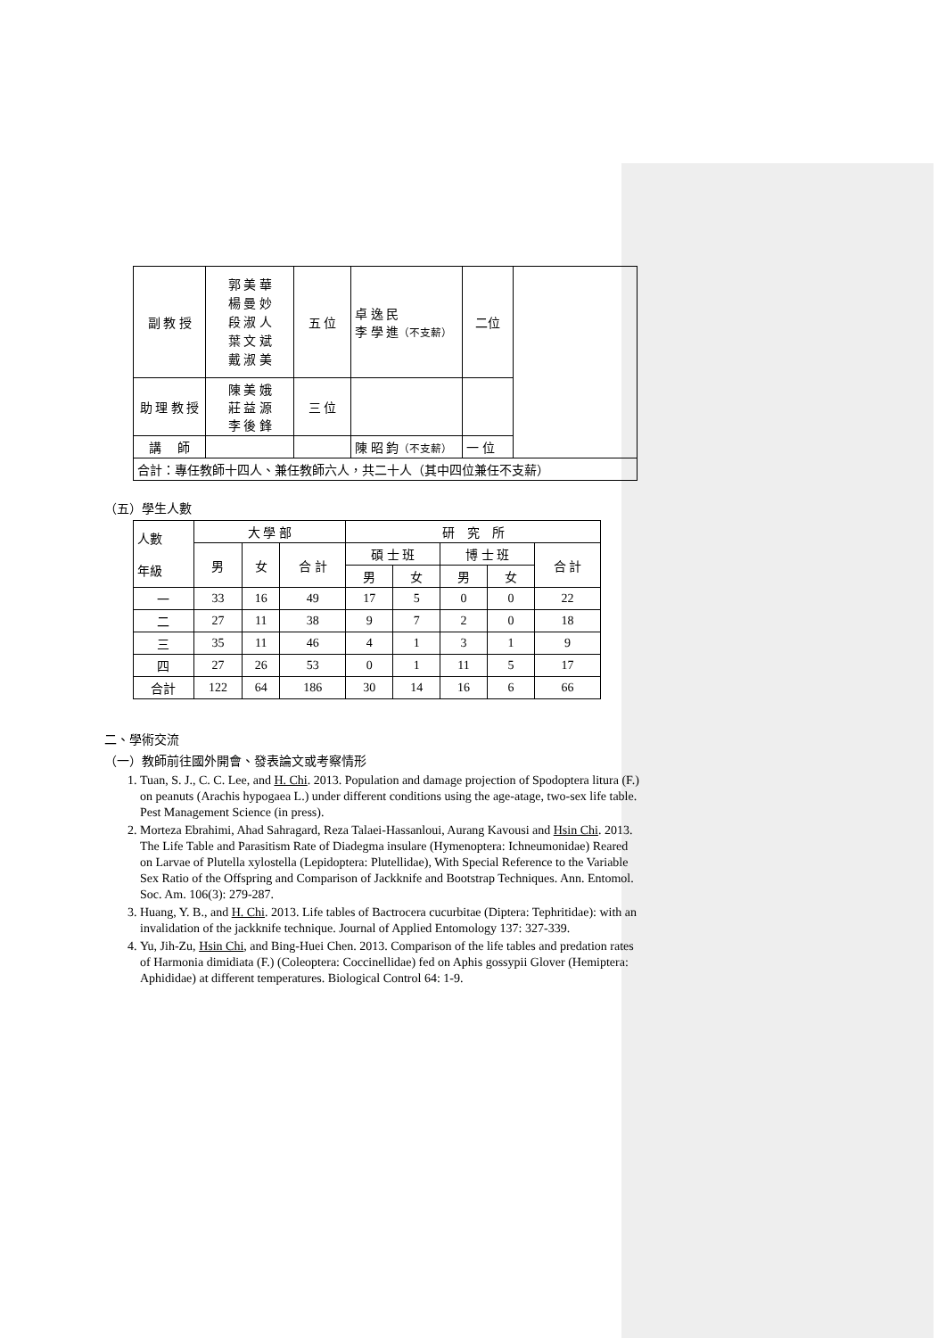| 副 教 授 | 郭 美 華 楊 曼 妙 段 淑 人 葉 文 斌 戴 淑 美 | 五 位 | 卓 逸 民 李 學 進 （不支薪） | 二位 | |
| 助 理 教 授 | 陳 美 娥 莊 益 源 李 後 鋒 | 三 位 | | | |
| 講 師 | | | 陳 昭 鈞 （不支薪） | 一 位 | |
| 合計：專任教師十四人、兼任教師六人，共二十人（其中四位兼任不支薪） | | | | | |
（五）學生人數
| 人數 年級 | 大 學 部 | | | 研 究 所 | | | | |
| --- | --- | --- | --- | --- | --- | --- | --- | --- |
| | 男 | 女 | 合 計 | 碩 士 班 | | 博 士 班 | | 合 計 |
| | | | | 男 | 女 | 男 | 女 | |
| 一 | 33 | 16 | 49 | 17 | 5 | 0 | 0 | 22 |
| 二 | 27 | 11 | 38 | 9 | 7 | 2 | 0 | 18 |
| 三 | 35 | 11 | 46 | 4 | 1 | 3 | 1 | 9 |
| 四 | 27 | 26 | 53 | 0 | 1 | 11 | 5 | 17 |
| 合計 | 122 | 64 | 186 | 30 | 14 | 16 | 6 | 66 |
二、學術交流
（一）教師前往國外開會、發表論文或考察情形
1. Tuan, S. J., C. C. Lee, and H. Chi. 2013. Population and damage projection of Spodoptera litura (F.) on peanuts (Arachis hypogaea L.) under different conditions using the age-atage, two-sex life table. Pest Management Science (in press).
2. Morteza Ebrahimi, Ahad Sahragard, Reza Talaei-Hassanloui, Aurang Kavousi and Hsin Chi. 2013. The Life Table and Parasitism Rate of Diadegma insulare (Hymenoptera: Ichneumonidae) Reared on Larvae of Plutella xylostella (Lepidoptera: Plutellidae), With Special Reference to the Variable Sex Ratio of the Offspring and Comparison of Jackknife and Bootstrap Techniques. Ann. Entomol. Soc. Am. 106(3): 279-287.
3. Huang, Y. B., and H. Chi. 2013. Life tables of Bactrocera cucurbitae (Diptera: Tephritidae): with an invalidation of the jackknife technique. Journal of Applied Entomology 137: 327-339.
4. Yu, Jih-Zu, Hsin Chi, and Bing-Huei Chen. 2013. Comparison of the life tables and predation rates of Harmonia dimidiata (F.) (Coleoptera: Coccinellidae) fed on Aphis gossypii Glover (Hemiptera: Aphididae) at different temperatures. Biological Control 64: 1-9.